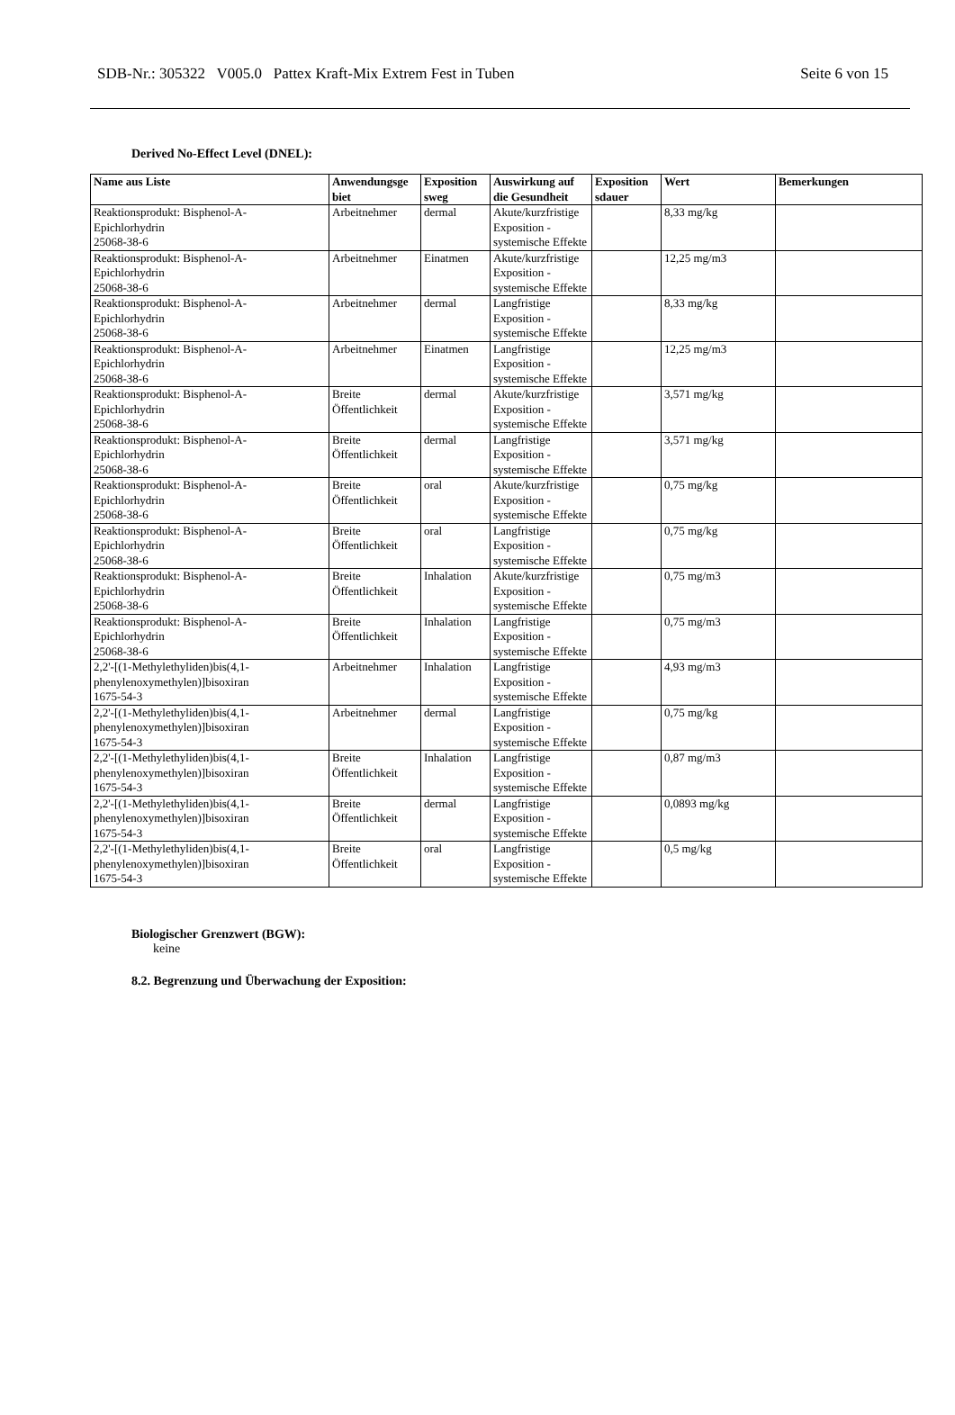SDB-Nr.: 305322 V005.0 Pattex Kraft-Mix Extrem Fest in Tuben Seite 6 von 15
Derived No-Effect Level (DNEL):
| Name aus Liste | Anwendungsge biet | Exposition sweg | Auswirkung auf die Gesundheit | Exposition sdauer | Wert | Bemerkungen |
| --- | --- | --- | --- | --- | --- | --- |
| Reaktionsprodukt: Bisphenol-A- Epichlorhydrin 25068-38-6 | Arbeitnehmer | dermal | Akute/kurzfristige Exposition - systemische Effekte | | 8,33 mg/kg | |
| Reaktionsprodukt: Bisphenol-A- Epichlorhydrin 25068-38-6 | Arbeitnehmer | Einatmen | Akute/kurzfristige Exposition - systemische Effekte | | 12,25 mg/m3 | |
| Reaktionsprodukt: Bisphenol-A- Epichlorhydrin 25068-38-6 | Arbeitnehmer | dermal | Langfristige Exposition - systemische Effekte | | 8,33 mg/kg | |
| Reaktionsprodukt: Bisphenol-A- Epichlorhydrin 25068-38-6 | Arbeitnehmer | Einatmen | Langfristige Exposition - systemische Effekte | | 12,25 mg/m3 | |
| Reaktionsprodukt: Bisphenol-A- Epichlorhydrin 25068-38-6 | Breite Öffentlichkeit | dermal | Akute/kurzfristige Exposition - systemische Effekte | | 3,571 mg/kg | |
| Reaktionsprodukt: Bisphenol-A- Epichlorhydrin 25068-38-6 | Breite Öffentlichkeit | dermal | Langfristige Exposition - systemische Effekte | | 3,571 mg/kg | |
| Reaktionsprodukt: Bisphenol-A- Epichlorhydrin 25068-38-6 | Breite Öffentlichkeit | oral | Akute/kurzfristige Exposition - systemische Effekte | | 0,75 mg/kg | |
| Reaktionsprodukt: Bisphenol-A- Epichlorhydrin 25068-38-6 | Breite Öffentlichkeit | oral | Langfristige Exposition - systemische Effekte | | 0,75 mg/kg | |
| Reaktionsprodukt: Bisphenol-A- Epichlorhydrin 25068-38-6 | Breite Öffentlichkeit | Inhalation | Akute/kurzfristige Exposition - systemische Effekte | | 0,75 mg/m3 | |
| Reaktionsprodukt: Bisphenol-A- Epichlorhydrin 25068-38-6 | Breite Öffentlichkeit | Inhalation | Langfristige Exposition - systemische Effekte | | 0,75 mg/m3 | |
| 2,2'-[(1-Methylethyliden)bis(4,1- phenylenoxymethylen)]bisoxiran 1675-54-3 | Arbeitnehmer | Inhalation | Langfristige Exposition - systemische Effekte | | 4,93 mg/m3 | |
| 2,2'-[(1-Methylethyliden)bis(4,1- phenylenoxymethylen)]bisoxiran 1675-54-3 | Arbeitnehmer | dermal | Langfristige Exposition - systemische Effekte | | 0,75 mg/kg | |
| 2,2'-[(1-Methylethyliden)bis(4,1- phenylenoxymethylen)]bisoxiran 1675-54-3 | Breite Öffentlichkeit | Inhalation | Langfristige Exposition - systemische Effekte | | 0,87 mg/m3 | |
| 2,2'-[(1-Methylethyliden)bis(4,1- phenylenoxymethylen)]bisoxiran 1675-54-3 | Breite Öffentlichkeit | dermal | Langfristige Exposition - systemische Effekte | | 0,0893 mg/kg | |
| 2,2'-[(1-Methylethyliden)bis(4,1- phenylenoxymethylen)]bisoxiran 1675-54-3 | Breite Öffentlichkeit | oral | Langfristige Exposition - systemische Effekte | | 0,5 mg/kg | |
Biologischer Grenzwert (BGW):
keine
8.2. Begrenzung und Überwachung der Exposition: